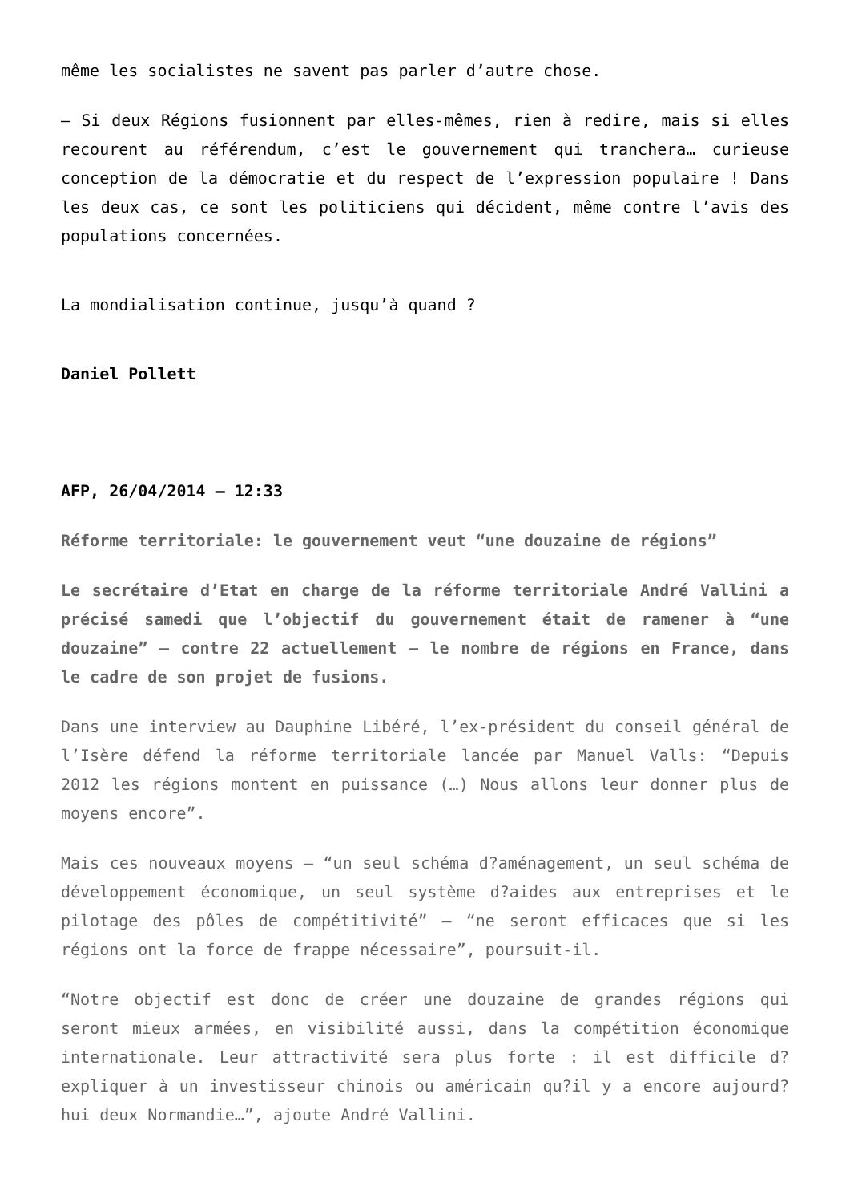même les socialistes ne savent pas parler d’autre chose.
– Si deux Régions fusionnent par elles-mêmes, rien à redire, mais si elles recourent au référendum, c’est le gouvernement qui tranchera… curieuse conception de la démocratie et du respect de l’expression populaire ! Dans les deux cas, ce sont les politiciens qui décident, même contre l’avis des populations concernées.
La mondialisation continue, jusqu’à quand ?
Daniel Pollett
AFP, 26/04/2014 – 12:33
Réforme territoriale: le gouvernement veut “une douzaine de régions”
Le secrétaire d’Etat en charge de la réforme territoriale André Vallini a précisé samedi que l’objectif du gouvernement était de ramener à “une douzaine” – contre 22 actuellement – le nombre de régions en France, dans le cadre de son projet de fusions.
Dans une interview au Dauphine Libéré, l’ex-président du conseil général de l’Isère défend la réforme territoriale lancée par Manuel Valls: “Depuis 2012 les régions montent en puissance (…) Nous allons leur donner plus de moyens encore”.
Mais ces nouveaux moyens – “un seul schéma d?aménagement, un seul schéma de développement économique, un seul système d?aides aux entreprises et le pilotage des pôles de compétitivité” – “ne seront efficaces que si les régions ont la force de frappe nécessaire”, poursuit-il.
“Notre objectif est donc de créer une douzaine de grandes régions qui seront mieux armées, en visibilité aussi, dans la compétition économique internationale. Leur attractivité sera plus forte : il est difficile d?expliquer à un investisseur chinois ou américain qu?il y a encore aujourd?hui deux Normandie…”, ajoute André Vallini.